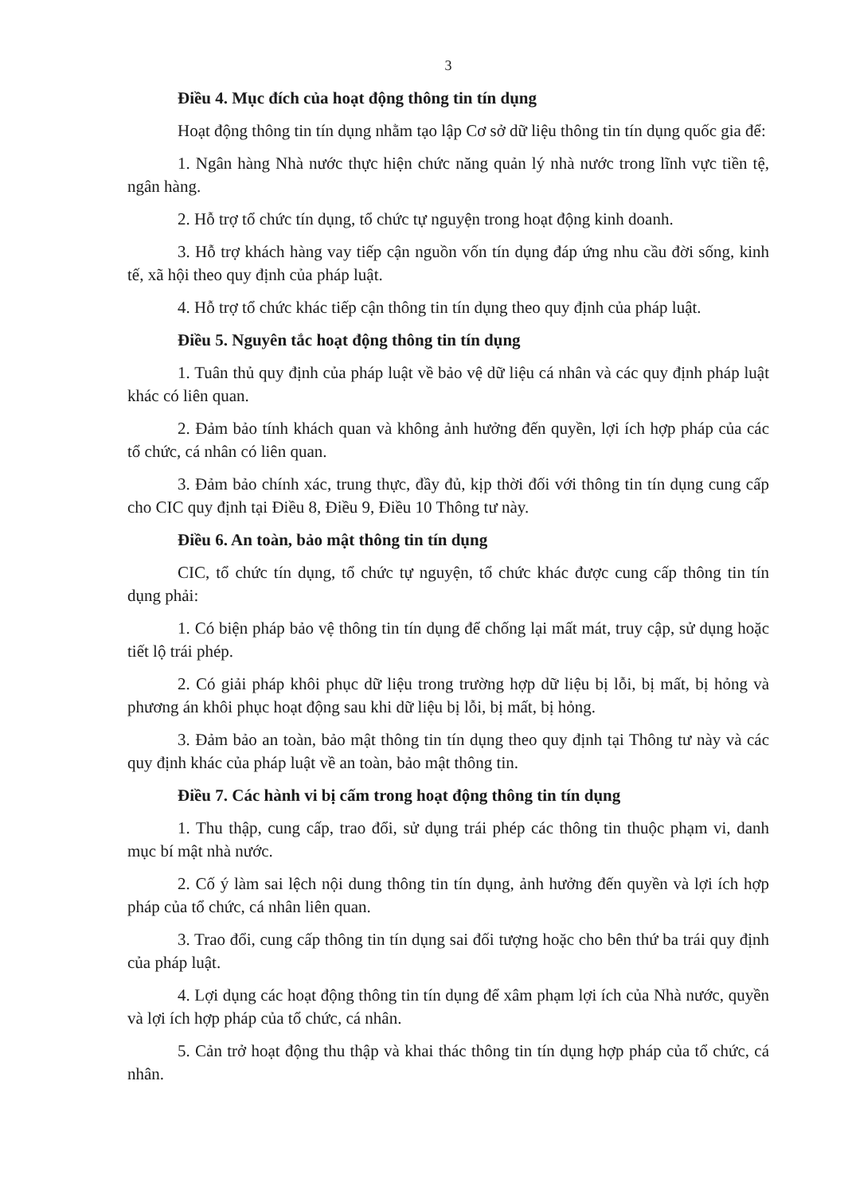3
Điều 4. Mục đích của hoạt động thông tin tín dụng
Hoạt động thông tin tín dụng nhằm tạo lập Cơ sở dữ liệu thông tin tín dụng quốc gia để:
1. Ngân hàng Nhà nước thực hiện chức năng quản lý nhà nước trong lĩnh vực tiền tệ, ngân hàng.
2. Hỗ trợ tổ chức tín dụng, tổ chức tự nguyện trong hoạt động kinh doanh.
3. Hỗ trợ khách hàng vay tiếp cận nguồn vốn tín dụng đáp ứng nhu cầu đời sống, kinh tế, xã hội theo quy định của pháp luật.
4. Hỗ trợ tổ chức khác tiếp cận thông tin tín dụng theo quy định của pháp luật.
Điều 5. Nguyên tắc hoạt động thông tin tín dụng
1. Tuân thủ quy định của pháp luật về bảo vệ dữ liệu cá nhân và các quy định pháp luật khác có liên quan.
2. Đảm bảo tính khách quan và không ảnh hưởng đến quyền, lợi ích hợp pháp của các tổ chức, cá nhân có liên quan.
3. Đảm bảo chính xác, trung thực, đầy đủ, kịp thời đối với thông tin tín dụng cung cấp cho CIC quy định tại Điều 8, Điều 9, Điều 10 Thông tư này.
Điều 6. An toàn, bảo mật thông tin tín dụng
CIC, tổ chức tín dụng, tổ chức tự nguyện, tổ chức khác được cung cấp thông tin tín dụng phải:
1. Có biện pháp bảo vệ thông tin tín dụng để chống lại mất mát, truy cập, sử dụng hoặc tiết lộ trái phép.
2. Có giải pháp khôi phục dữ liệu trong trường hợp dữ liệu bị lỗi, bị mất, bị hỏng và phương án khôi phục hoạt động sau khi dữ liệu bị lỗi, bị mất, bị hỏng.
3. Đảm bảo an toàn, bảo mật thông tin tín dụng theo quy định tại Thông tư này và các quy định khác của pháp luật về an toàn, bảo mật thông tin.
Điều 7. Các hành vi bị cấm trong hoạt động thông tin tín dụng
1. Thu thập, cung cấp, trao đổi, sử dụng trái phép các thông tin thuộc phạm vi, danh mục bí mật nhà nước.
2. Cố ý làm sai lệch nội dung thông tin tín dụng, ảnh hưởng đến quyền và lợi ích hợp pháp của tổ chức, cá nhân liên quan.
3. Trao đổi, cung cấp thông tin tín dụng sai đối tượng hoặc cho bên thứ ba trái quy định của pháp luật.
4. Lợi dụng các hoạt động thông tin tín dụng để xâm phạm lợi ích của Nhà nước, quyền và lợi ích hợp pháp của tổ chức, cá nhân.
5. Cản trở hoạt động thu thập và khai thác thông tin tín dụng hợp pháp của tổ chức, cá nhân.